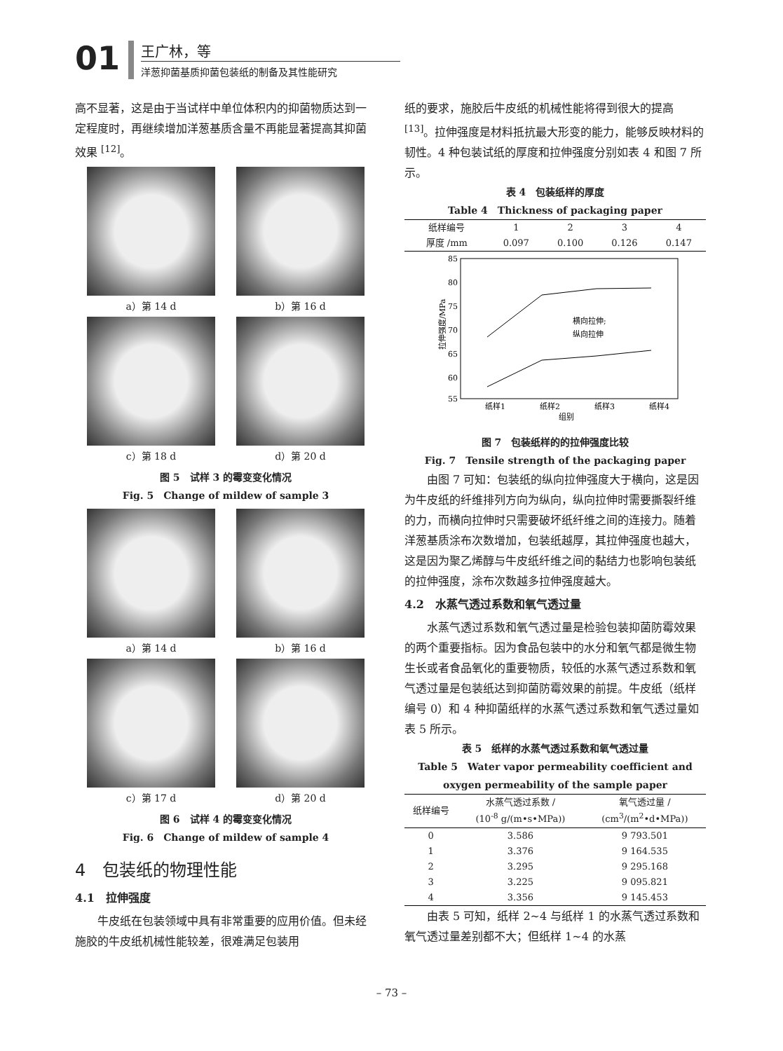01
王广林，等
洋葱抑菌基质抑菌包装纸的制备及其性能研究
高不显著，这是由于当试样中单位体积内的抑菌物质达到一定程度时，再继续增加洋葱基质含量不再能显著提高其抑菌效果 <sup>[12]</sup>。
a）第 14 d
b）第 16 d
c）第 18 d
d）第 20 d
图 5　试样 3 的霉变变化情况
Fig. 5　Change of mildew of sample 3
a）第 14 d
b）第 16 d
c）第 17 d
d）第 20 d
图 6　试样 4 的霉变变化情况
Fig. 6　Change of mildew of sample 4
4　包装纸的物理性能
4.1　拉伸强度
牛皮纸在包装领域中具有非常重要的应用价值。但未经施胶的牛皮纸机械性能较差，很难满足包装用
纸的要求，施胶后牛皮纸的机械性能将得到很大的提高 <sup>[13]</sup>。拉伸强度是材料抵抗最大形变的能力，能够反映材料的韧性。4 种包装试纸的厚度和拉伸强度分别如表 4 和图 7 所示。
表 4　包装纸样的厚度
Table 4　Thickness of packaging paper
| 纸样编号 | 1 | 2 | 3 | 4 |
| 厚度 /mm | 0.097 | 0.100 | 0.126 | 0.147 |
85
80
75
70
65
60
55
纸样1
纸样2
纸样3
纸样4
组别
拉伸强度/MPa
横向拉伸;
纵向拉伸
图 7　包装纸样的的拉伸强度比较
Fig. 7　Tensile strength of the packaging paper
由图 7 可知：包装纸的纵向拉伸强度大于横向，这是因为牛皮纸的纤维排列方向为纵向，纵向拉伸时需要撕裂纤维的力，而横向拉伸时只需要破坏纸纤维之间的连接力。随着洋葱基质涂布次数增加，包装纸越厚，其拉伸强度也越大，这是因为聚乙烯醇与牛皮纸纤维之间的黏结力也影响包装纸的拉伸强度，涂布次数越多拉伸强度越大。
4.2　水蒸气透过系数和氧气透过量
水蒸气透过系数和氧气透过量是检验包装抑菌防霉效果的两个重要指标。因为食品包装中的水分和氧气都是微生物生长或者食品氧化的重要物质，较低的水蒸气透过系数和氧气透过量是包装纸达到抑菌防霉效果的前提。牛皮纸（纸样编号 0）和 4 种抑菌纸样的水蒸气透过系数和氧气透过量如表 5 所示。
表 5　纸样的水蒸气透过系数和氧气透过量
Table 5　Water vapor permeability coefficient and oxygen permeability of the sample paper
| 纸样编号 | 水蒸气透过系数 / (10<sup>-8</sup> g/(m•s•MPa)) | 氧气透过量 / (cm<sup>3</sup>/(m<sup>2</sup>•d•MPa)) |
| --- | --- | --- |
| 0 | 3.586 | 9 793.501 |
| 1 | 3.376 | 9 164.535 |
| 2 | 3.295 | 9 295.168 |
| 3 | 3.225 | 9 095.821 |
| 4 | 3.356 | 9 145.453 |
由表 5 可知，纸样 2~4 与纸样 1 的水蒸气透过系数和氧气透过量差别都不大；但纸样 1~4 的水蒸
– 73 –